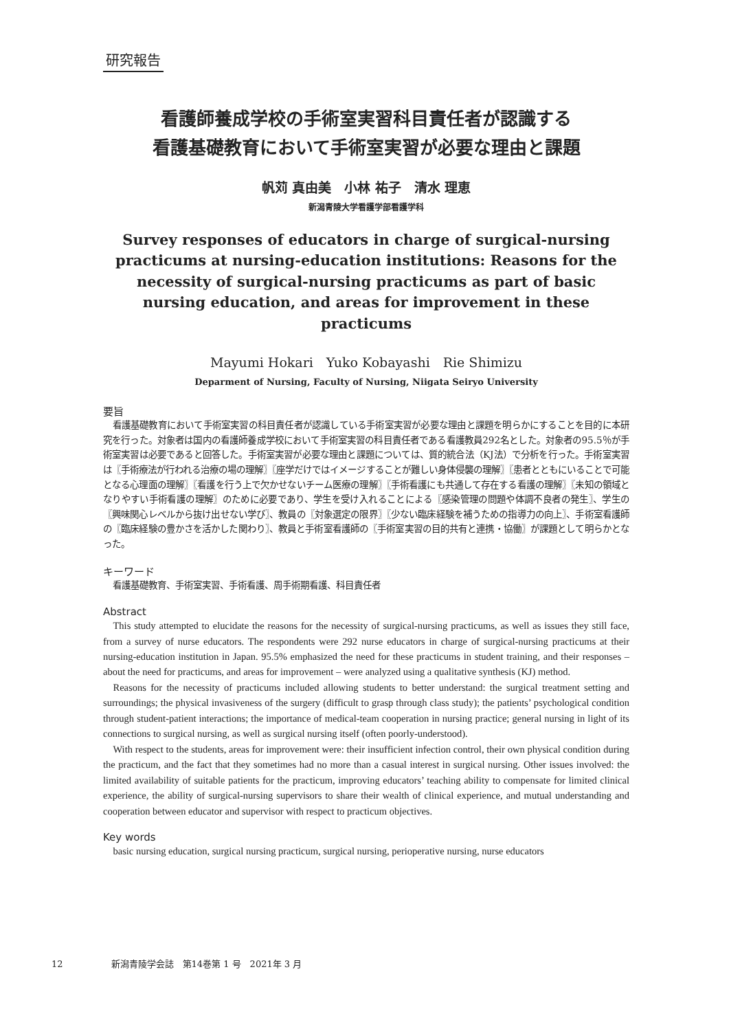研究報告
看護師養成学校の手術室実習科目責任者が認識する
看護基礎教育において手術室実習が必要な理由と課題
帆苅 真由美　小林 祐子　清水 理恵
新潟青陵大学看護学部看護学科
Survey responses of educators in charge of surgical-nursing practicums at nursing-education institutions: Reasons for the necessity of surgical-nursing practicums as part of basic nursing education, and areas for improvement in these practicums
Mayumi Hokari　Yuko Kobayashi　Rie Shimizu
Deparment of Nursing, Faculty of Nursing, Niigata Seiryo University
要旨
看護基礎教育において手術室実習の科目責任者が認識している手術室実習が必要な理由と課題を明らかにすることを目的に本研究を行った。対象者は国内の看護師養成学校において手術室実習の科目責任者である看護教員292名とした。対象者の95.5％が手術室実習は必要であると回答した。手術室実習が必要な理由と課題については、質的統合法（KJ法）で分析を行った。手術室実習は〖手術療法が行われる治療の場の理解〗〖座学だけではイメージすることが難しい身体侵襲の理解〗〖患者とともにいることで可能となる心理面の理解〗〖看護を行う上で欠かせないチーム医療の理解〗〖手術看護にも共通して存在する看護の理解〗〖未知の領域となりやすい手術看護の理解〗のために必要であり、学生を受け入れることによる〖感染管理の問題や体調不良者の発生〗、学生の〖興味関心レベルから抜け出せない学び〗、教員の〖対象選定の限界〗〖少ない臨床経験を補うための指導力の向上〗、手術室看護師の〖臨床経験の豊かさを活かした関わり〗、教員と手術室看護師の〖手術室実習の目的共有と連携・協働〗が課題として明らかとなった。
キーワード
看護基礎教育、手術室実習、手術看護、周手術期看護、科目責任者
Abstract
This study attempted to elucidate the reasons for the necessity of surgical-nursing practicums, as well as issues they still face, from a survey of nurse educators. The respondents were 292 nurse educators in charge of surgical-nursing practicums at their nursing-education institution in Japan. 95.5% emphasized the need for these practicums in student training, and their responses – about the need for practicums, and areas for improvement – were analyzed using a qualitative synthesis (KJ) method.
Reasons for the necessity of practicums included allowing students to better understand: the surgical treatment setting and surroundings; the physical invasiveness of the surgery (difficult to grasp through class study); the patients’ psychological condition through student-patient interactions; the importance of medical-team cooperation in nursing practice; general nursing in light of its connections to surgical nursing, as well as surgical nursing itself (often poorly-understood).
With respect to the students, areas for improvement were: their insufficient infection control, their own physical condition during the practicum, and the fact that they sometimes had no more than a casual interest in surgical nursing. Other issues involved: the limited availability of suitable patients for the practicum, improving educators’ teaching ability to compensate for limited clinical experience, the ability of surgical-nursing supervisors to share their wealth of clinical experience, and mutual understanding and cooperation between educator and supervisor with respect to practicum objectives.
Key words
basic nursing education, surgical nursing practicum, surgical nursing, perioperative nursing, nurse educators
12 新潟青陵学会誌　第14巻第 1 号　2021年 3 月